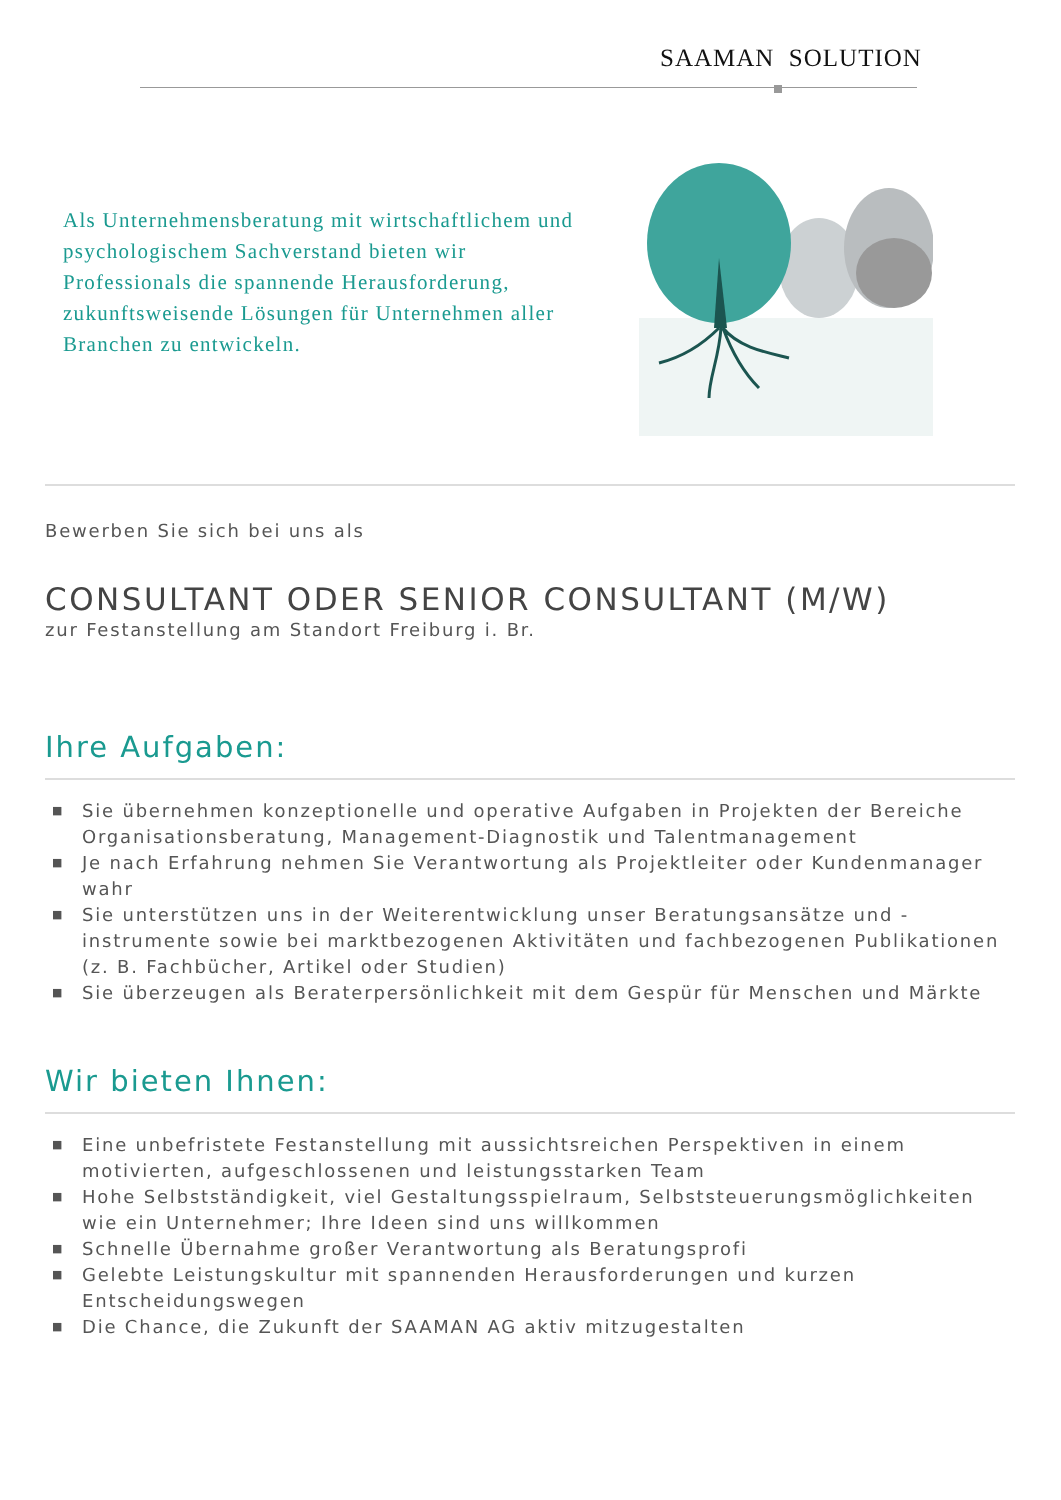SAAMAN SOLUTION
Als Unternehmensberatung mit wirtschaftlichem und psychologischem Sachverstand bieten wir Professionals die spannende Herausforderung, zukunftsweisende Lösungen für Unternehmen aller Branchen zu entwickeln.
Bewerben Sie sich bei uns als
CONSULTANT ODER SENIOR CONSULTANT (M/W)
zur Festanstellung am Standort Freiburg i. Br.
Ihre Aufgaben:
■ Sie übernehmen konzeptionelle und operative Aufgaben in Projekten der Bereiche Organisationsberatung, Management-Diagnostik und Talentmanagement
■ Je nach Erfahrung nehmen Sie Verantwortung als Projektleiter oder Kundenmanager wahr
■ Sie unterstützen uns in der Weiterentwicklung unser Beratungsansätze und -instrumente sowie bei marktbezogenen Aktivitäten und fachbezogenen Publikationen (z. B. Fachbücher, Artikel oder Studien)
■ Sie überzeugen als Beraterpersönlichkeit mit dem Gespür für Menschen und Märkte
Wir bieten Ihnen:
■ Eine unbefristete Festanstellung mit aussichtsreichen Perspektiven in einem motivierten, aufgeschlossenen und leistungsstarken Team
■ Hohe Selbstständigkeit, viel Gestaltungsspielraum, Selbststeuerungsmöglichkeiten wie ein Unternehmer; Ihre Ideen sind uns willkommen
■ Schnelle Übernahme großer Verantwortung als Beratungsprofi
■ Gelebte Leistungskultur mit spannenden Herausforderungen und kurzen Entscheidungswegen
■ Die Chance, die Zukunft der SAAMAN AG aktiv mitzugestalten